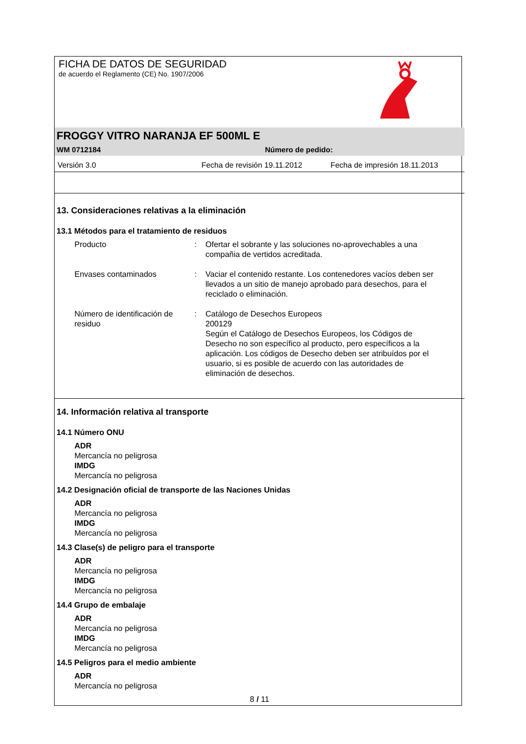FICHA DE DATOS DE SEGURIDAD
de acuerdo el Reglamento (CE) No. 1907/2006
FROGGY VITRO NARANJA EF 500ML E
WM 0712184 Número de pedido:
Versión 3.0 Fecha de revisión 19.11.2012 Fecha de impresión 18.11.2013
13. Consideraciones relativas a la eliminación
13.1 Métodos para el tratamiento de residuos
Producto : Ofertar el sobrante y las soluciones no-aprovechables a una compañia de vertidos acreditada.
Envases contaminados : Vaciar el contenido restante. Los contenedores vacíos deben ser llevados a un sitio de manejo aprobado para desechos, para el reciclado o eliminación.
Número de identificación de residuo
: Catálogo de Desechos Europeos
200129
Según el Catálogo de Desechos Europeos, los Códigos de Desecho no son específico al producto, pero específicos a la aplicación. Los códigos de Desecho deben ser atribuídos por el usuario, si es posible de acuerdo con las autoridades de eliminación de desechos.
14. Información relativa al transporte
14.1 Número ONU
ADR
Mercancía no peligrosa
IMDG
Mercancía no peligrosa
14.2 Designación oficial de transporte de las Naciones Unidas
ADR
Mercancía no peligrosa
IMDG
Mercancía no peligrosa
14.3 Clase(s) de peligro para el transporte
ADR
Mercancía no peligrosa
IMDG
Mercancía no peligrosa
14.4 Grupo de embalaje
ADR
Mercancía no peligrosa
IMDG
Mercancía no peligrosa
14.5 Peligros para el medio ambiente
ADR
Mercancía no peligrosa
8 / 11